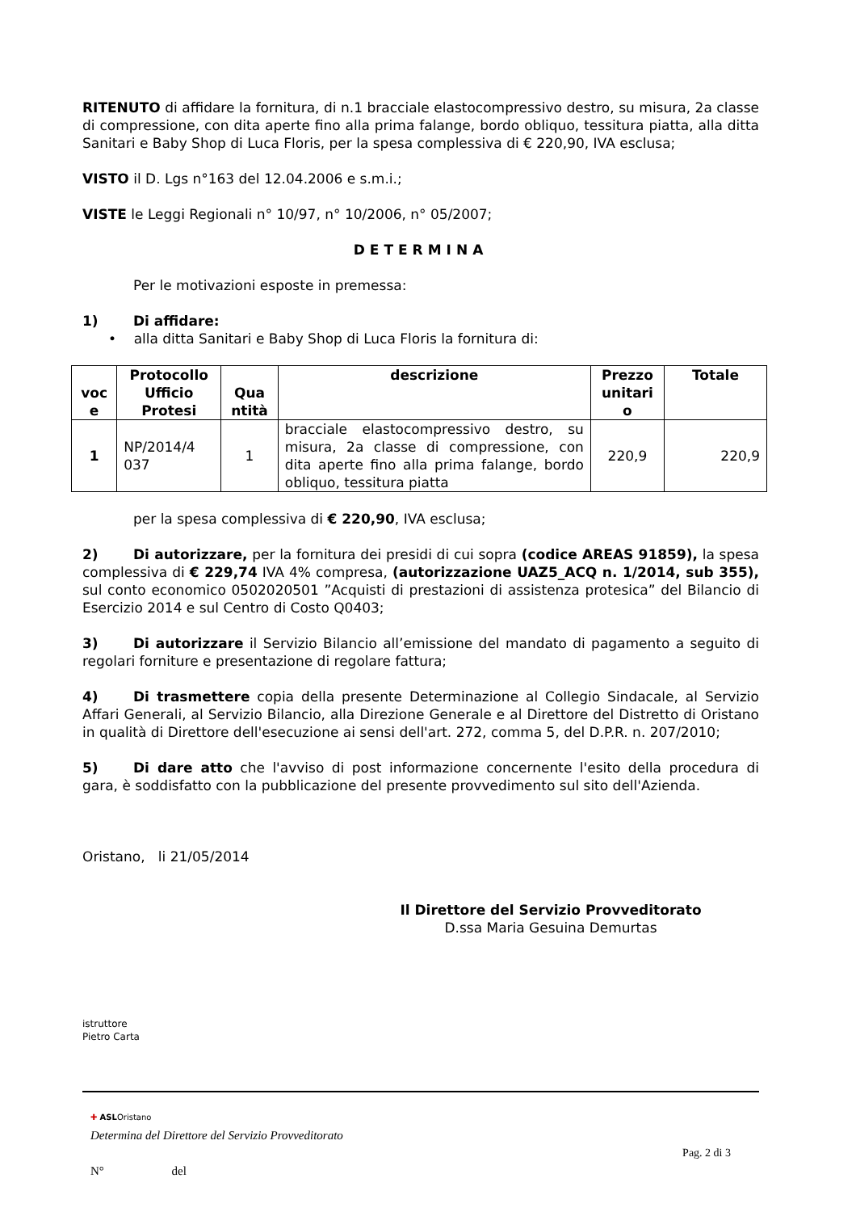RITENUTO di affidare la fornitura, di n.1 bracciale elastocompressivo destro, su misura, 2a classe di compressione, con dita aperte fino alla prima falange, bordo obliquo, tessitura piatta, alla ditta Sanitari e Baby Shop di Luca Floris, per la spesa complessiva di € 220,90, IVA esclusa;
VISTO il D. Lgs n°163 del 12.04.2006 e s.m.i.;
VISTE le Leggi Regionali n° 10/97, n° 10/2006, n° 05/2007;
DETERMINA
Per le motivazioni esposte in premessa:
1) Di affidare:
• alla ditta Sanitari e Baby Shop di Luca Floris la fornitura di:
| voc e | Protocollo Ufficio Protesi | Qua ntità | descrizione | Prezzo unitari o | Totale |
| --- | --- | --- | --- | --- | --- |
| 1 | NP/2014/4 037 | 1 | bracciale elastocompressivo destro, su misura, 2a classe di compressione, con dita aperte fino alla prima falange, bordo obliquo, tessitura piatta | 220,9 | 220,9 |
per la spesa complessiva di € 220,90, IVA esclusa;
2) Di autorizzare, per la fornitura dei presidi di cui sopra (codice AREAS 91859), la spesa complessiva di € 229,74 IVA 4% compresa, (autorizzazione UAZ5_ACQ n. 1/2014, sub 355), sul conto economico 0502020501 ”Acquisti di prestazioni di assistenza protesica” del Bilancio di Esercizio 2014 e sul Centro di Costo Q0403;
3) Di autorizzare il Servizio Bilancio all’emissione del mandato di pagamento a seguito di regolari forniture e presentazione di regolare fattura;
4) Di trasmettere copia della presente Determinazione al Collegio Sindacale, al Servizio Affari Generali, al Servizio Bilancio, alla Direzione Generale e al Direttore del Distretto di Oristano in qualità di Direttore dell'esecuzione ai sensi dell'art. 272, comma 5, del D.P.R. n. 207/2010;
5) Di dare atto che l'avviso di post informazione concernente l'esito della procedura di gara, è soddisfatto con la pubblicazione del presente provvedimento sul sito dell'Azienda.
Oristano, li 21/05/2014
Il Direttore del Servizio Provveditorato
D.ssa Maria Gesuina Demurtas
istruttore
Pietro Carta
✚ ASLOristano
Determina del Direttore del Servizio Provveditorato
Pag. 2 di 3
N° del